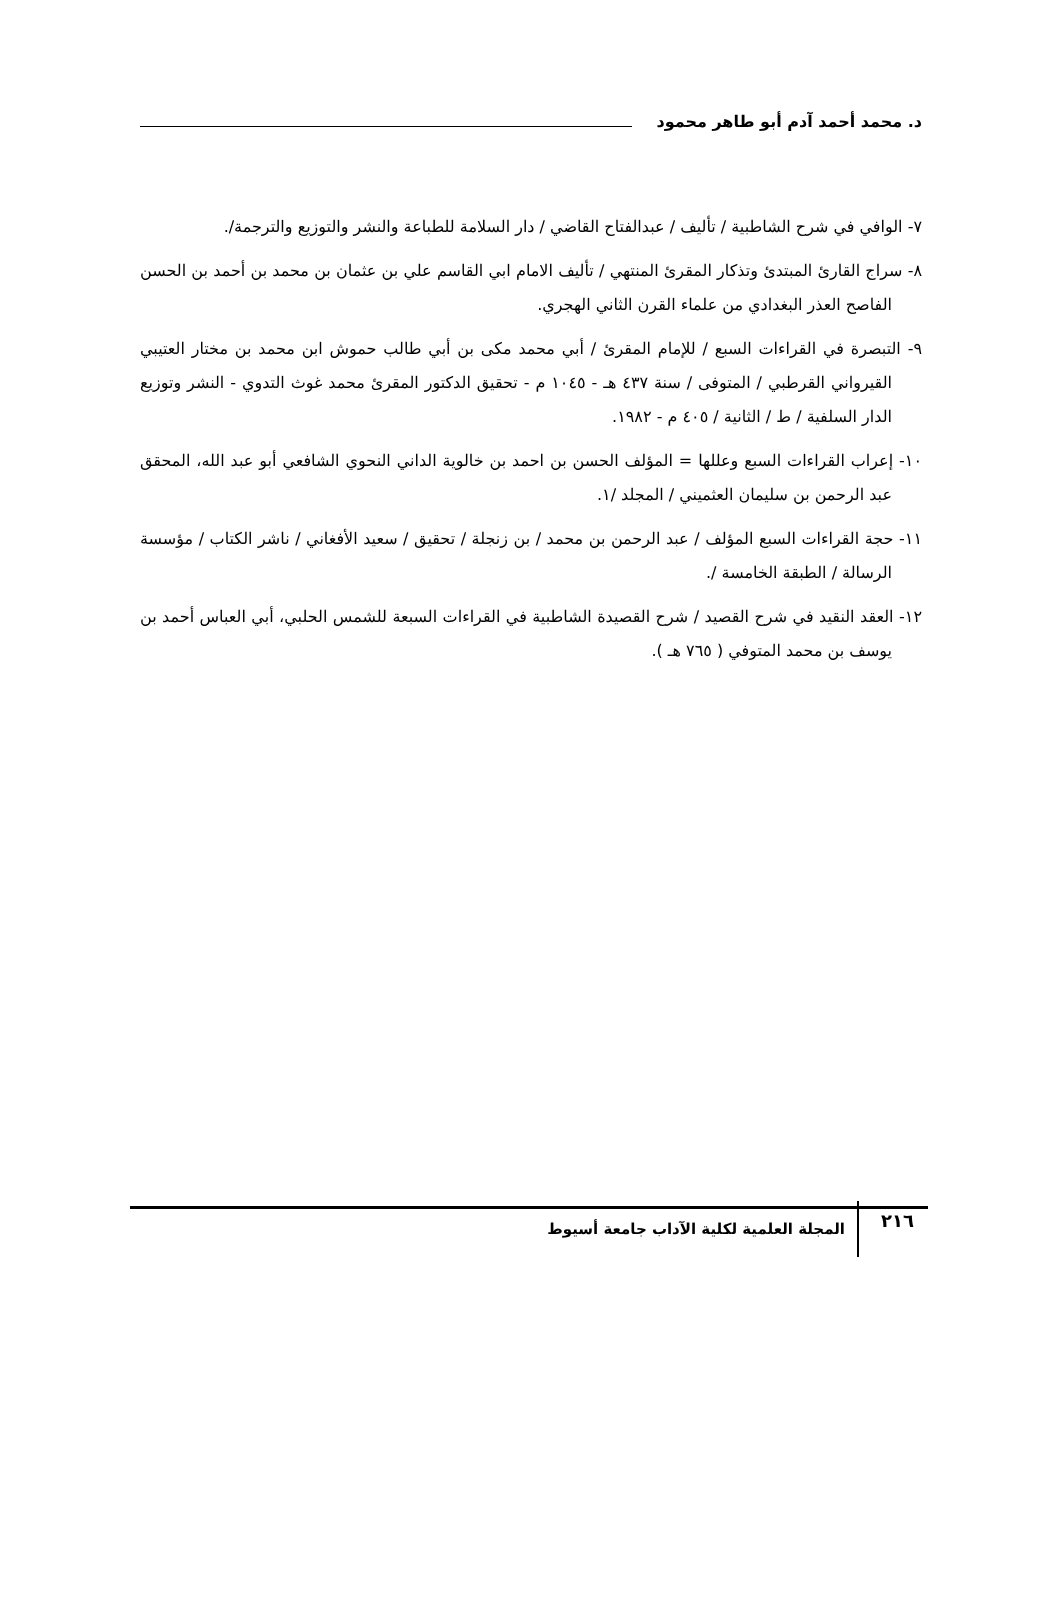د. محمد أحمد آدم أبو طاهر محمود
٧- الوافي في شرح الشاطبية / تأليف / عبدالفتاح القاضي / دار السلامة للطباعة والنشر والتوزيع والترجمة/.
٨- سراج القارئ المبتدئ وتذكار المقرئ المنتهي / تأليف الامام ابي القاسم علي بن عثمان بن محمد بن أحمد بن الحسن الفاصح العذر البغدادي من علماء القرن الثاني الهجري.
٩- التبصرة في القراءات السبع / للإمام المقرئ / أبي محمد مكى بن أبي طالب حموش ابن محمد بن مختار العتيبي القيرواني القرطبي / المتوفى / سنة ٤٣٧ هـ - ١٠٤٥ م - تحقيق الدكتور المقرئ محمد غوث التدوي - النشر وتوزيع الدار السلفية / ط / الثانية / ٤٠٥ م - ١٩٨٢.
١٠- إعراب القراءات السبع وعللها = المؤلف الحسن بن احمد بن خالوية الداني النحوي الشافعي أبو عبد الله، المحقق عبد الرحمن بن سليمان العثميني / المجلد /١.
١١- حجة القراءات السبع المؤلف / عبد الرحمن بن محمد / بن زنجلة / تحقيق / سعيد الأفغاني / ناشر الكتاب / مؤسسة الرسالة / الطبقة الخامسة /.
١٢- العقد النقيد في شرح القصيد / شرح القصيدة الشاطبية في القراءات السبعة للشمس الحلبي، أبي العباس أحمد بن يوسف بن محمد المتوفي ( ٧٦٥ هـ ).
٢١٦
المجلة العلمية لكلية الآداب جامعة أسيوط